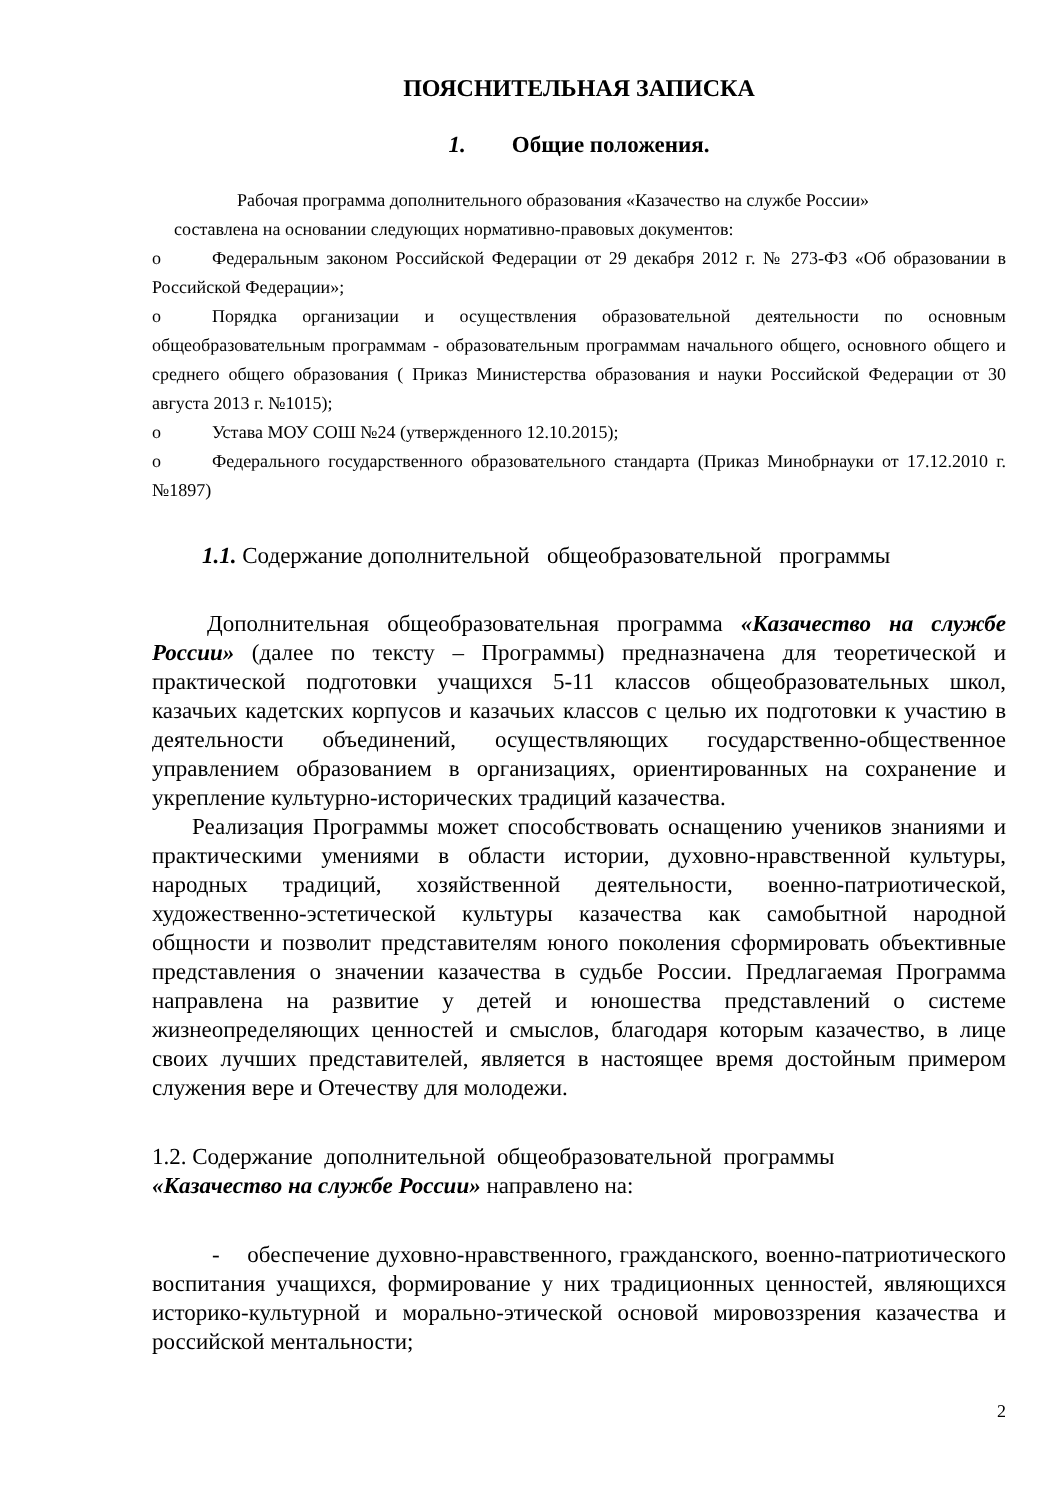ПОЯСНИТЕЛЬНАЯ ЗАПИСКА
1. Общие положения.
Рабочая программа дополнительного образования «Казачество на службе России»
составлена на основании следующих нормативно-правовых документов:
o Федеральным законом Российской Федерации от 29 декабря 2012 г. № 273-ФЗ «Об образовании в Российской Федерации»;
o Порядка организации и осуществления образовательной деятельности по основным общеобразовательным программам - образовательным программам начального общего, основного общего и среднего общего образования ( Приказ Министерства образования и науки Российской Федерации от 30 августа 2013 г. №1015);
o Устава МОУ СОШ №24 (утвержденного 12.10.2015);
o Федерального государственного образовательного стандарта (Приказ Минобрнауки от 17.12.2010 г. №1897)
1.1. Содержание дополнительной общеобразовательной программы
Дополнительная общеобразовательная программа «Казачество на службе России» (далее по тексту – Программы) предназначена для теоретической и практической подготовки учащихся 5-11 классов общеобразовательных школ, казачьих кадетских корпусов и казачьих классов с целью их подготовки к участию в деятельности объединений, осуществляющих государственно-общественное управлением образованием в организациях, ориентированных на сохранение и укрепление культурно-исторических традиций казачества.
Реализация Программы может способствовать оснащению учеников знаниями и практическими умениями в области истории, духовно-нравственной культуры, народных традиций, хозяйственной деятельности, военно-патриотической, художественно-эстетической культуры казачества как самобытной народной общности и позволит представителям юного поколения сформировать объективные представления о значении казачества в судьбе России. Предлагаемая Программа направлена на развитие у детей и юношества представлений о системе жизнеопределяющих ценностей и смыслов, благодаря которым казачество, в лице своих лучших представителей, является в настоящее время достойным примером служения вере и Отечеству для молодежи.
1.2. Содержание дополнительной общеобразовательной программы
«Казачество на службе России» направлено на:
- обеспечение духовно-нравственного, гражданского, военно-патриотического воспитания учащихся, формирование у них традиционных ценностей, являющихся историко-культурной и морально-этической основой мировоззрения казачества и российской ментальности;
2